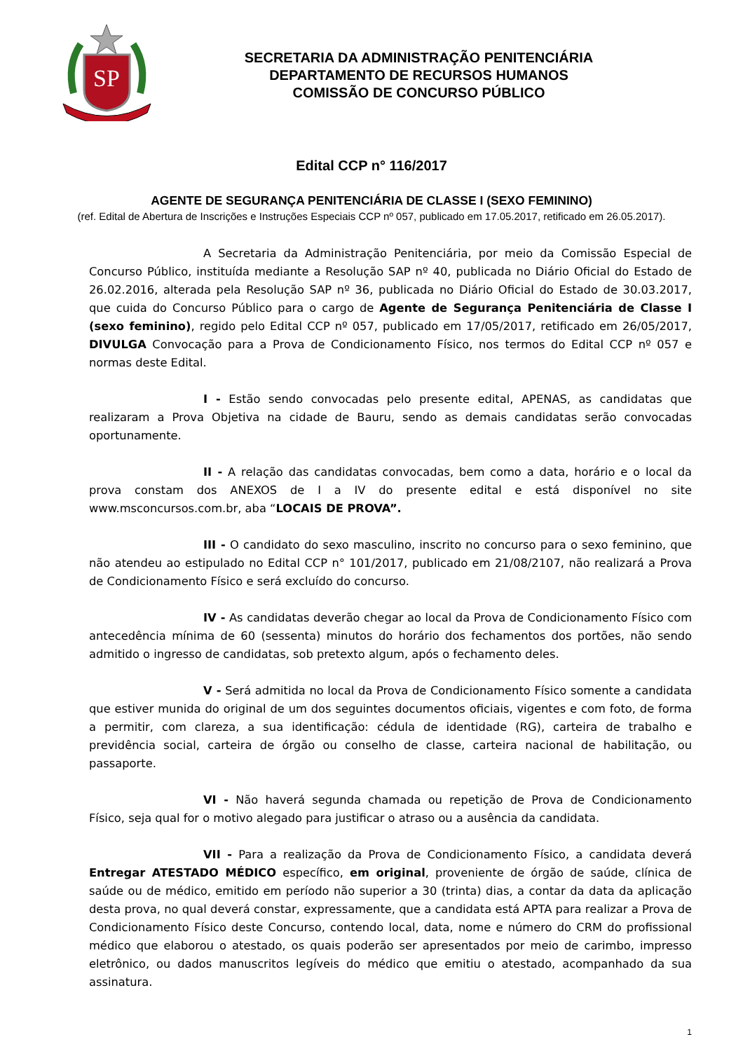SP
SECRETARIA DA ADMINISTRAÇÃO PENITENCIÁRIA
DEPARTAMENTO DE RECURSOS HUMANOS
COMISSÃO DE CONCURSO PÚBLICO
Edital CCP n° 116/2017
AGENTE DE SEGURANÇA PENITENCIÁRIA DE CLASSE I (SEXO FEMININO)
(ref. Edital de Abertura de Inscrições e Instruções Especiais CCP nº 057, publicado em 17.05.2017, retificado em 26.05.2017).
A Secretaria da Administração Penitenciária, por meio da Comissão Especial de Concurso Público, instituída mediante a Resolução SAP nº 40, publicada no Diário Oficial do Estado de 26.02.2016, alterada pela Resolução SAP nº 36, publicada no Diário Oficial do Estado de 30.03.2017, que cuida do Concurso Público para o cargo de Agente de Segurança Penitenciária de Classe I (sexo feminino), regido pelo Edital CCP nº 057, publicado em 17/05/2017, retificado em 26/05/2017, DIVULGA Convocação para a Prova de Condicionamento Físico, nos termos do Edital CCP nº 057 e normas deste Edital.
I - Estão sendo convocadas pelo presente edital, APENAS, as candidatas que realizaram a Prova Objetiva na cidade de Bauru, sendo as demais candidatas serão convocadas oportunamente.
II - A relação das candidatas convocadas, bem como a data, horário e o local da prova constam dos ANEXOS de I a IV do presente edital e está disponível no site www.msconcursos.com.br, aba “LOCAIS DE PROVA”.
III - O candidato do sexo masculino, inscrito no concurso para o sexo feminino, que não atendeu ao estipulado no Edital CCP n° 101/2017, publicado em 21/08/2107, não realizará a Prova de Condicionamento Físico e será excluído do concurso.
IV - As candidatas deverão chegar ao local da Prova de Condicionamento Físico com antecedência mínima de 60 (sessenta) minutos do horário dos fechamentos dos portões, não sendo admitido o ingresso de candidatas, sob pretexto algum, após o fechamento deles.
V - Será admitida no local da Prova de Condicionamento Físico somente a candidata que estiver munida do original de um dos seguintes documentos oficiais, vigentes e com foto, de forma a permitir, com clareza, a sua identificação: cédula de identidade (RG), carteira de trabalho e previdência social, carteira de órgão ou conselho de classe, carteira nacional de habilitação, ou passaporte.
VI - Não haverá segunda chamada ou repetição de Prova de Condicionamento Físico, seja qual for o motivo alegado para justificar o atraso ou a ausência da candidata.
VII - Para a realização da Prova de Condicionamento Físico, a candidata deverá Entregar ATESTADO MÉDICO específico, em original, proveniente de órgão de saúde, clínica de saúde ou de médico, emitido em período não superior a 30 (trinta) dias, a contar da data da aplicação desta prova, no qual deverá constar, expressamente, que a candidata está APTA para realizar a Prova de Condicionamento Físico deste Concurso, contendo local, data, nome e número do CRM do profissional médico que elaborou o atestado, os quais poderão ser apresentados por meio de carimbo, impresso eletrônico, ou dados manuscritos legíveis do médico que emitiu o atestado, acompanhado da sua assinatura.
1